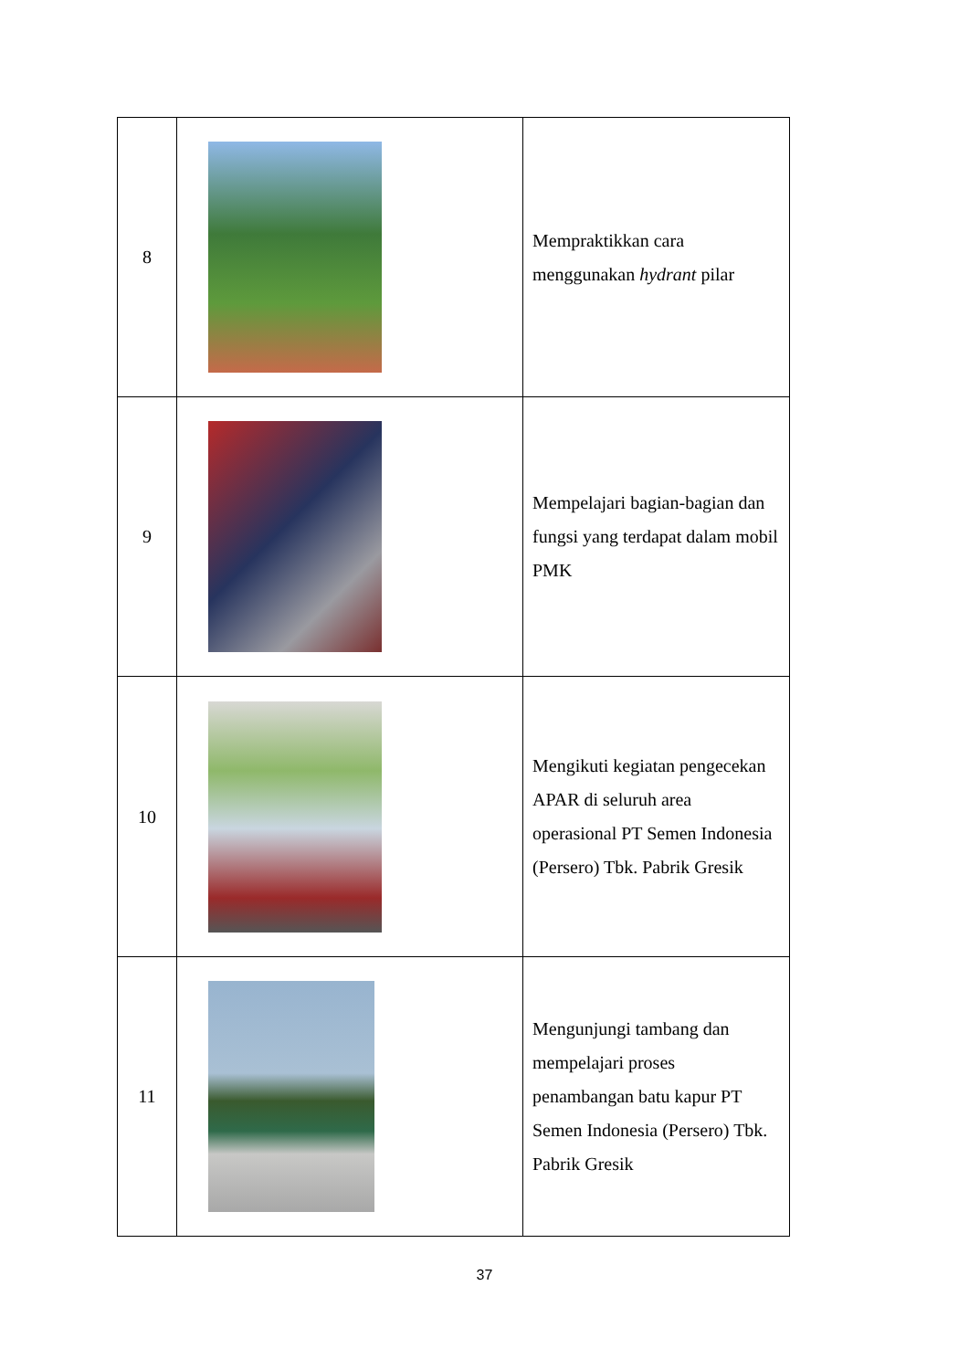| 8 | | Mempraktikkan cara menggunakan hydrant pilar |
| 9 | | Mempelajari bagian-bagian dan fungsi yang terdapat dalam mobil PMK |
| 10 | | Mengikuti kegiatan pengecekan APAR di seluruh area operasional PT Semen Indonesia (Persero) Tbk. Pabrik Gresik |
| 11 | | Mengunjungi tambang dan mempelajari proses penambangan batu kapur PT Semen Indonesia (Persero) Tbk. Pabrik Gresik |
37